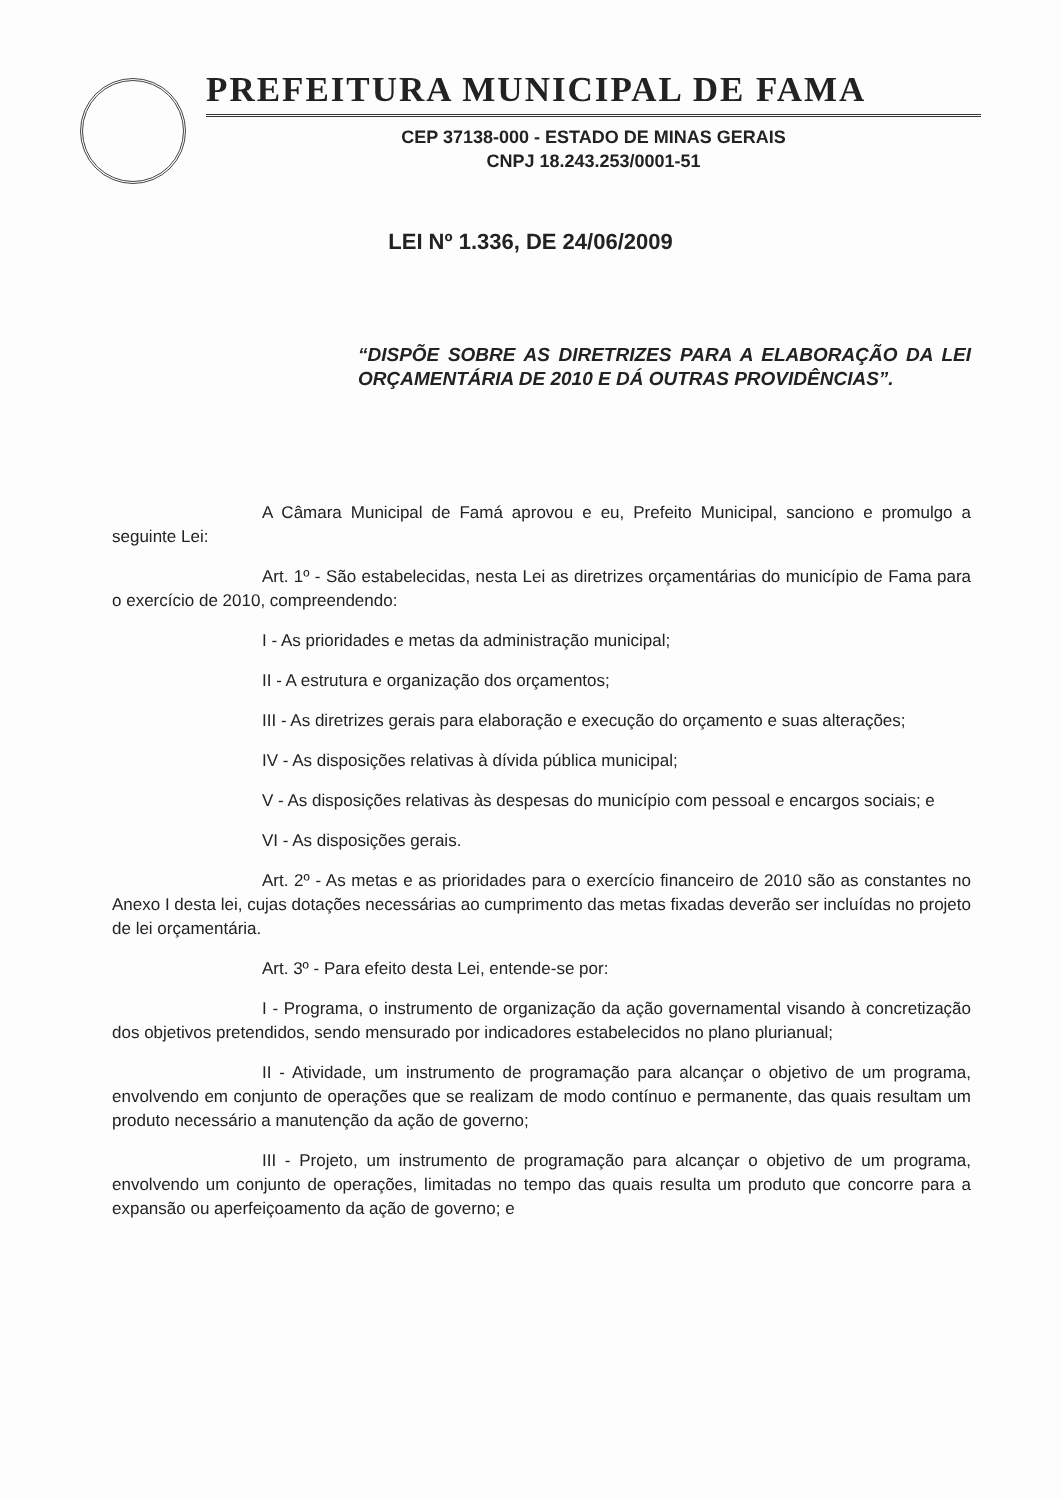PREFEITURA MUNICIPAL DE FAMA
CEP 37138-000 - ESTADO DE MINAS GERAIS
CNPJ 18.243.253/0001-51
LEI Nº 1.336, DE 24/06/2009
“DISPÕE SOBRE AS DIRETRIZES PARA A ELABORAÇÃO DA LEI ORÇAMENTÁRIA DE 2010 E DÁ OUTRAS PROVIDÊNCIAS”.
A Câmara Municipal de Famá aprovou e eu, Prefeito Municipal, sanciono e promulgo a seguinte Lei:
Art. 1º - São estabelecidas, nesta Lei as diretrizes orçamentárias do município de Fama para o exercício de 2010, compreendendo:
I - As prioridades e metas da administração municipal;
II - A estrutura e organização dos orçamentos;
III - As diretrizes gerais para elaboração e execução do orçamento e suas alterações;
IV - As disposições relativas à dívida pública municipal;
V - As disposições relativas às despesas do município com pessoal e encargos sociais; e
VI - As disposições gerais.
Art. 2º - As metas e as prioridades para o exercício financeiro de 2010 são as constantes no Anexo I desta lei, cujas dotações necessárias ao cumprimento das metas fixadas deverão ser incluídas no projeto de lei orçamentária.
Art. 3º - Para efeito desta Lei, entende-se por:
I - Programa, o instrumento de organização da ação governamental visando à concretização dos objetivos pretendidos, sendo mensurado por indicadores estabelecidos no plano plurianual;
II - Atividade, um instrumento de programação para alcançar o objetivo de um programa, envolvendo em conjunto de operações que se realizam de modo contínuo e permanente, das quais resultam um produto necessário a manutenção da ação de governo;
III - Projeto, um instrumento de programação para alcançar o objetivo de um programa, envolvendo um conjunto de operações, limitadas no tempo das quais resulta um produto que concorre para a expansão ou aperfeiçoamento da ação de governo; e